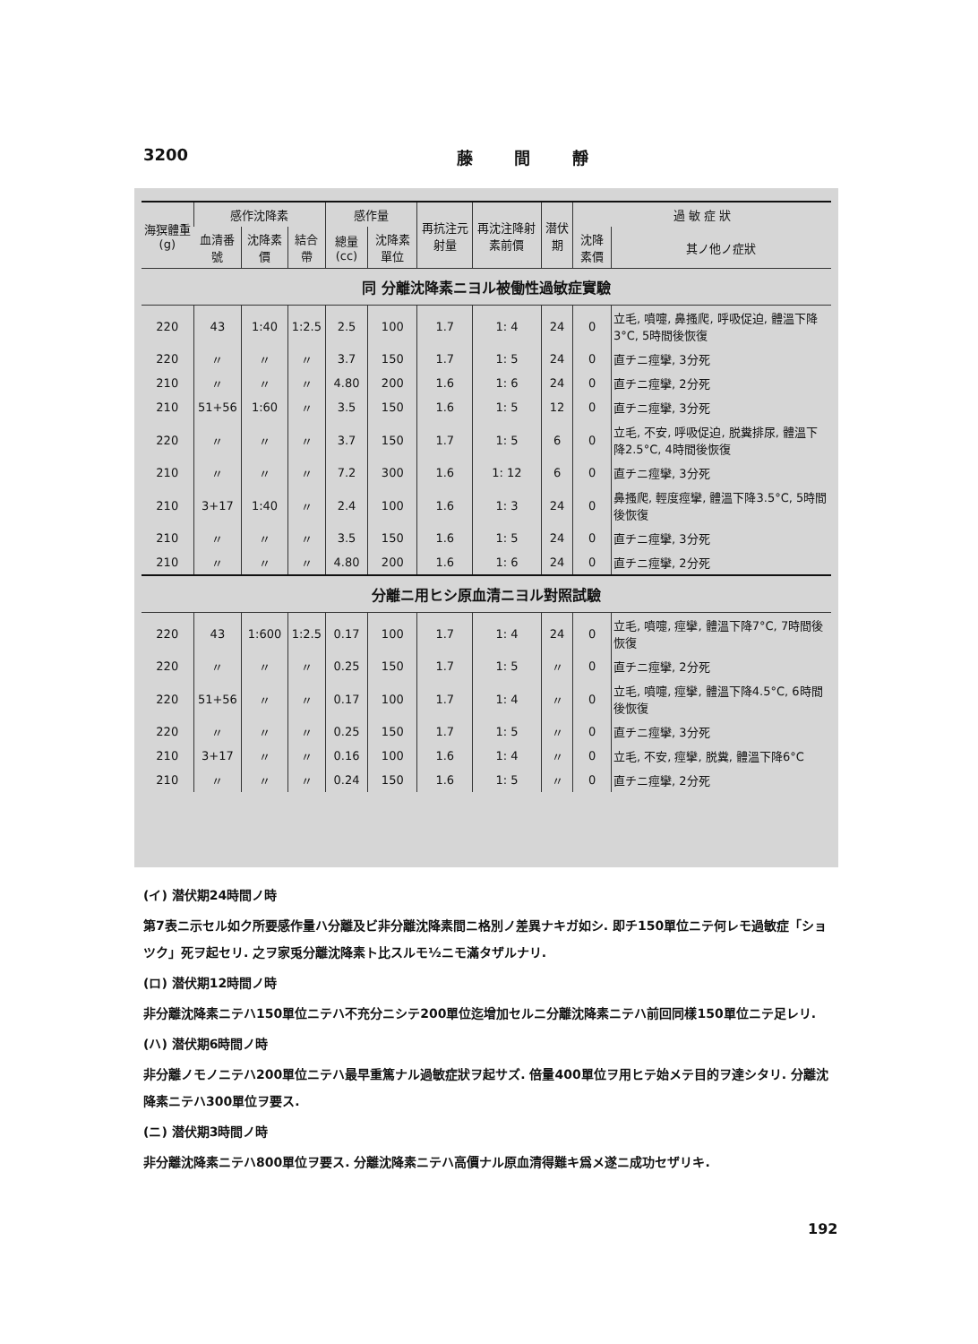3200 藤 間 靜
| 海猽體重(g) | 感作沈降素 | | | 感作量 | | 再抗注元射量 | 再沈注降射素前價 | 潜伏期 | 過 敏 症 狀 | |
| --- | --- | --- | --- | --- | --- | --- | --- | --- | --- | --- |
| | 血清番號 | 沈降素價 | 結合帶 | 總量(cc) | 沈降素單位 | | | | 沈降素價 | 其ノ他ノ症狀 |
| 同 分離沈降素ニヨル被働性過敏症實驗 | | | | | | | | | | |
| 220 | 43 | 1:40 | 1:2.5 | 2.5 | 100 | 1.7 | 1: 4 | 24 | 0 | 立毛, 噴嚏, 鼻搔爬, 呼吸促迫, 體溫下降3°C, 5時間後恢復 |
| 220 | 〃 | 〃 | 〃 | 3.7 | 150 | 1.7 | 1: 5 | 24 | 0 | 直チニ痙攣, 3分死 |
| 210 | 〃 | 〃 | 〃 | 4.80 | 200 | 1.6 | 1: 6 | 24 | 0 | 直チニ痙攣, 2分死 |
| 210 | 51+56 | 1:60 | 〃 | 3.5 | 150 | 1.6 | 1: 5 | 12 | 0 | 直チニ痙攣, 3分死 |
| 220 | 〃 | 〃 | 〃 | 3.7 | 150 | 1.7 | 1: 5 | 6 | 0 | 立毛, 不安, 呼吸促迫, 脱糞排尿, 體溫下降2.5°C, 4時間後恢復 |
| 210 | 〃 | 〃 | 〃 | 7.2 | 300 | 1.6 | 1: 12 | 6 | 0 | 直チニ痙攣, 3分死 |
| 210 | 3+17 | 1:40 | 〃 | 2.4 | 100 | 1.6 | 1: 3 | 24 | 0 | 鼻搔爬, 輕度痙攣, 體溫下降3.5°C, 5時間後恢復 |
| 210 | 〃 | 〃 | 〃 | 3.5 | 150 | 1.6 | 1: 5 | 24 | 0 | 直チニ痙攣, 3分死 |
| 210 | 〃 | 〃 | 〃 | 4.80 | 200 | 1.6 | 1: 6 | 24 | 0 | 直チニ痙攣, 2分死 |
| 分離ニ用ヒシ原血清ニヨル對照試驗 | | | | | | | | | | |
| 220 | 43 | 1:600 | 1:2.5 | 0.17 | 100 | 1.7 | 1: 4 | 24 | 0 | 立毛, 噴嚏, 痙攣, 體溫下降7°C, 7時間後恢復 |
| 220 | 〃 | 〃 | 〃 | 0.25 | 150 | 1.7 | 1: 5 | 〃 | 0 | 直チニ痙攣, 2分死 |
| 220 | 51+56 | 〃 | 〃 | 0.17 | 100 | 1.7 | 1: 4 | 〃 | 0 | 立毛, 噴嚏, 痙攣, 體溫下降4.5°C, 6時間後恢復 |
| 220 | 〃 | 〃 | 〃 | 0.25 | 150 | 1.7 | 1: 5 | 〃 | 0 | 直チニ痙攣, 3分死 |
| 210 | 3+17 | 〃 | 〃 | 0.16 | 100 | 1.6 | 1: 4 | 〃 | 0 | 立毛, 不安, 痙攣, 脱糞, 體溫下降6°C |
| 210 | 〃 | 〃 | 〃 | 0.24 | 150 | 1.6 | 1: 5 | 〃 | 0 | 直チニ痙攣, 2分死 |
(イ) 潜伏期24時間ノ時
第7表ニ示セル如ク所要感作量ハ分離及ビ非分離沈降素間ニ格別ノ差異ナキガ如シ. 即チ150單位ニテ何レモ過敏症「ショツク」死ヲ起セリ. 之ヲ家兎分離沈降素ト比スルモ½ニモ滿タザルナリ.
(ロ) 潜伏期12時間ノ時
非分離沈降素ニテハ150單位ニテハ不充分ニシテ200單位迄增加セルニ分離沈降素ニテハ前回同樣150單位ニテ足レリ.
(ハ) 潜伏期6時間ノ時
非分離ノモノニテハ200單位ニテハ最早重篤ナル過敏症狀ヲ起サズ. 倍量400單位ヲ用ヒテ始メテ目的ヲ達シタリ. 分離沈降素ニテハ300單位ヲ要ス.
(ニ) 潜伏期3時間ノ時
非分離沈降素ニテハ800單位ヲ要ス. 分離沈降素ニテハ高價ナル原血清得難キ爲メ遂ニ成功セザリキ.
192